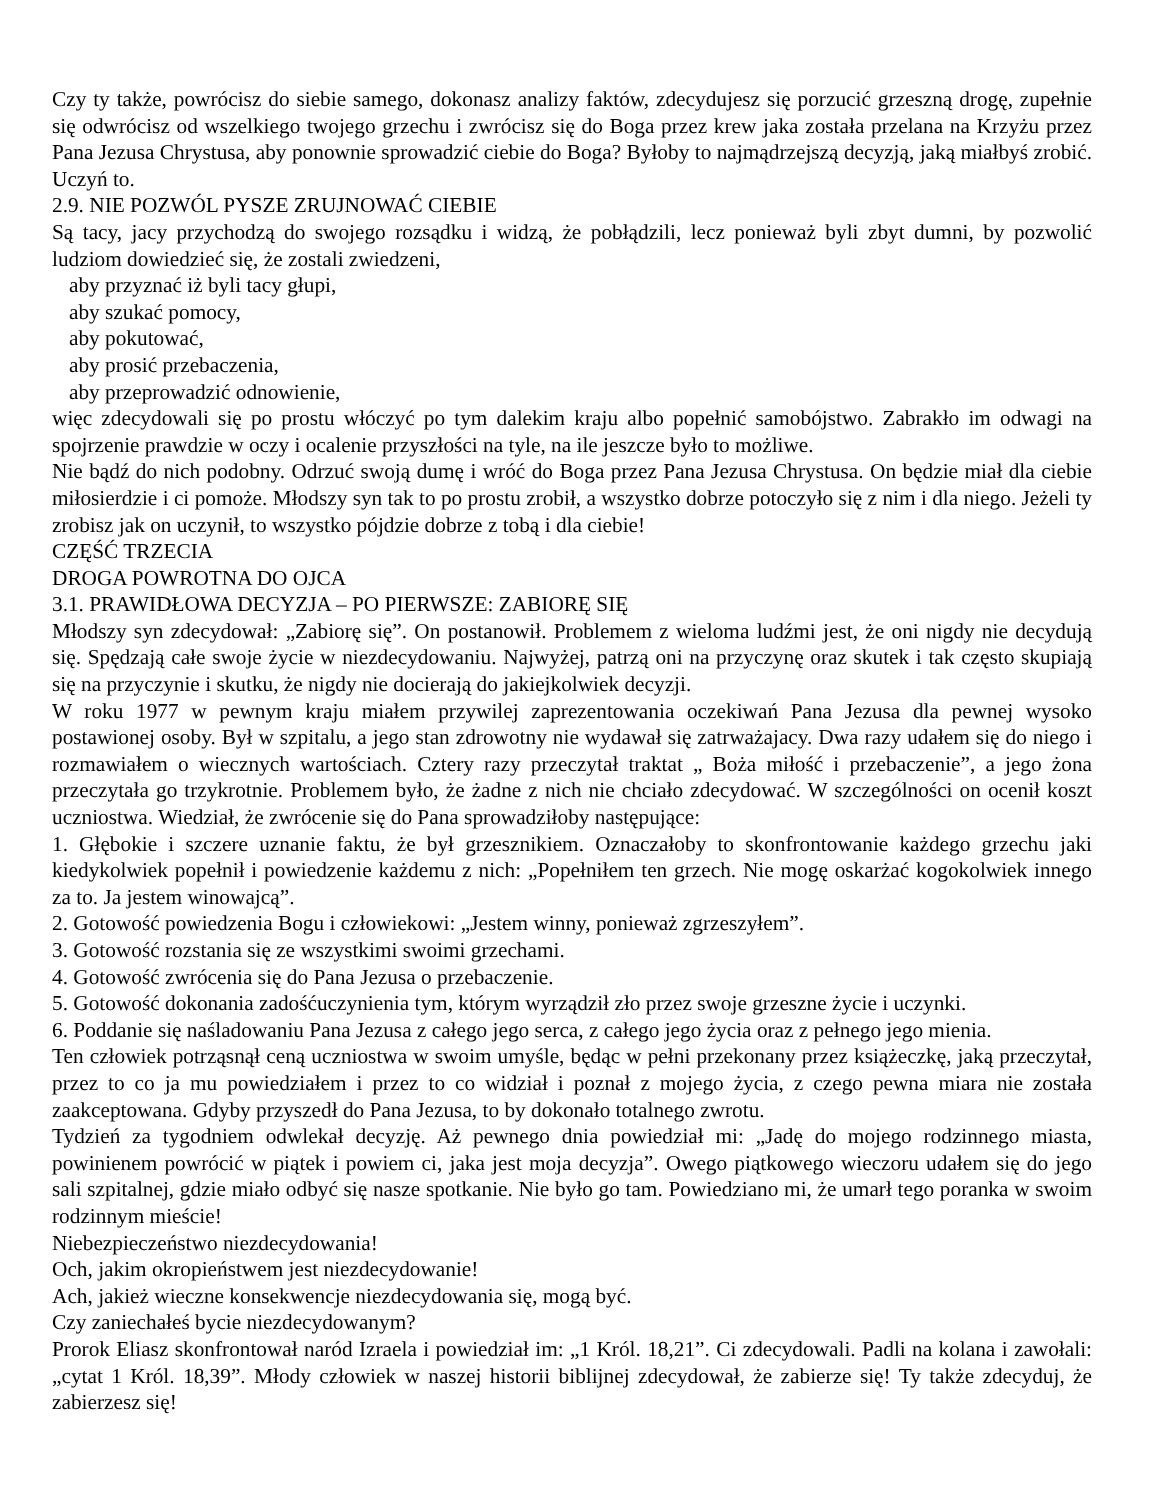Czy ty także, powrócisz do siebie samego, dokonasz analizy faktów, zdecydujesz się porzucić grzeszną drogę, zupełnie się odwrócisz od wszelkiego twojego grzechu i zwrócisz się do Boga przez krew jaka została przelana na Krzyżu przez Pana Jezusa Chrystusa, aby ponownie sprowadzić ciebie do Boga? Byłoby to najmądrzejszą decyzją, jaką miałbyś zrobić. Uczyń to.
2.9. NIE POZWÓL PYSZE ZRUJNOWAĆ CIEBIE
Są tacy, jacy przychodzą do swojego rozsądku i widzą, że pobłądzili, lecz ponieważ byli zbyt dumni, by pozwolić ludziom dowiedzieć się, że zostali zwiedzeni,
aby przyznać iż byli tacy głupi,
aby szukać pomocy,
aby pokutować,
aby prosić przebaczenia,
aby przeprowadzić odnowienie,
więc zdecydowali się po prostu włóczyć po tym dalekim kraju albo popełnić samobójstwo. Zabrakło im odwagi na spojrzenie prawdzie w oczy i ocalenie przyszłości na tyle, na ile jeszcze było to możliwe.
Nie bądź do nich podobny. Odrzuć swoją dumę i wróć do Boga przez Pana Jezusa Chrystusa. On będzie miał dla ciebie miłosierdzie i ci pomoże. Młodszy syn tak to po prostu zrobił, a wszystko dobrze potoczyło się z nim i dla niego. Jeżeli ty zrobisz jak on uczynił, to wszystko pójdzie dobrze z tobą i dla ciebie!
CZĘŚĆ TRZECIA
DROGA POWROTNA DO OJCA
3.1. PRAWIDŁOWA DECYZJA – PO PIERWSZE: ZABIORĘ SIĘ
Młodszy syn zdecydował: „Zabiorę się”. On postanowił. Problemem z wieloma ludźmi jest, że oni nigdy nie decydują się. Spędzają całe swoje życie w niezdecydowaniu. Najwyżej, patrzą oni na przyczynę oraz skutek i tak często skupiają się na przyczynie i skutku, że nigdy nie docierają do jakiejkolwiek decyzji.
W roku 1977 w pewnym kraju miałem przywilej zaprezentowania oczekiwań Pana Jezusa dla pewnej wysoko postawionej osoby. Był w szpitalu, a jego stan zdrowotny nie wydawał się zatrważajacy. Dwa razy udałem się do niego i rozmawiałem o wiecznych wartościach. Cztery razy przeczytał traktat „ Boża miłość i przebaczenie”, a jego żona przeczytała go trzykrotnie. Problemem było, że żadne z nich nie chciało zdecydować. W szczególności on ocenił koszt uczniostwa. Wiedział, że zwrócenie się do Pana sprowadziłoby następujące:
1. Głębokie i szczere uznanie faktu, że był grzesznikiem. Oznaczałoby to skonfrontowanie każdego grzechu jaki kiedykolwiek popełnił i powiedzenie każdemu z nich: „Popełniłem ten grzech. Nie mogę oskarżać kogokolwiek innego za to. Ja jestem winowajcą”.
2. Gotowość powiedzenia Bogu i człowiekowi: „Jestem winny, ponieważ zgrzeszyłem”.
3. Gotowość rozstania się ze wszystkimi swoimi grzechami.
4. Gotowość zwrócenia się do Pana Jezusa o przebaczenie.
5. Gotowość dokonania zadośćuczynienia tym, którym wyrządził zło przez swoje grzeszne życie i uczynki.
6. Poddanie się naśladowaniu Pana Jezusa z całego jego serca, z całego jego życia oraz z pełnego jego mienia.
Ten człowiek potrząsnął ceną uczniostwa w swoim umyśle, będąc w pełni przekonany przez książeczkę, jaką przeczytał, przez to co ja mu powiedziałem i przez to co widział i poznał z mojego życia, z czego pewna miara nie została zaakceptowana. Gdyby przyszedł do Pana Jezusa, to by dokonało totalnego zwrotu.
Tydzień za tygodniem odwlekał decyzję. Aż pewnego dnia powiedział mi: „Jadę do mojego rodzinnego miasta, powinienem powrócić w piątek i powiem ci, jaka jest moja decyzja”. Owego piątkowego wieczoru udałem się do jego sali szpitalnej, gdzie miało odbyć się nasze spotkanie. Nie było go tam. Powiedziano mi, że umarł tego poranka w swoim rodzinnym mieście!
Niebezpieczeństwo niezdecydowania!
Och, jakim okropieństwem jest niezdecydowanie!
Ach, jakież wieczne konsekwencje niezdecydowania się, mogą być.
Czy zaniechałeś bycie niezdecydowanym?
Prorok Eliasz skonfrontował naród Izraela i powiedział im: „1 Król. 18,21”. Ci zdecydowali. Padli na kolana i zawołali: „cytat 1 Król. 18,39”. Młody człowiek w naszej historii biblijnej zdecydował, że zabierze się! Ty także zdecyduj, że zabierzesz się!